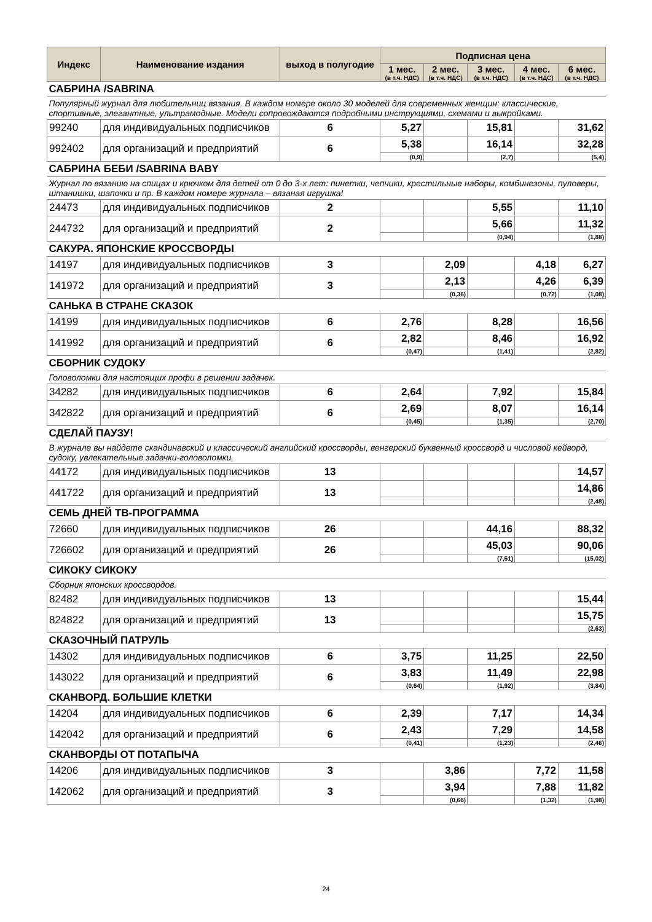| Индекс | Наименование издания | выход в полугодие | Подписная цена | | | | |
| --- | --- | --- | --- | --- | --- | --- | --- |
| | | | 1 мес. (в т.ч. НДС) | 2 мес. (в т.ч. НДС) | 3 мес. (в т.ч. НДС) | 4 мес. (в т.ч. НДС) | 6 мес. (в т.ч. НДС) |
| САБРИНА /SABRINA | | | | | | | |
| Популярный журнал для любительниц вязания. В каждом номере около 30 моделей для современных женщин: классические, спортивные, элегантные, ультрамодные. Модели сопровождаются подробными инструкциями, схемами и выкройками. | | | | | | | |
| 99240 | для индивидуальных подписчиков | 6 | 5,27 | | 15,81 | | 31,62 |
| 992402 | для организаций и предприятий | 6 | 5,38 | | 16,14 | | 32,28 |
| | | | (0,9) | | (2,7) | | (5,4) |
| САБРИНА БЕБИ /SABRINA BABY | | | | | | | |
| Журнал по вязанию на спицах и крючком для детей от 0 до 3-х лет: пинетки, чепчики, крестильные наборы, комбинезоны, пуловеры, штанишки, шапочки и пр. В каждом номере журнала – вязаная игрушка! | | | | | | | |
| 24473 | для индивидуальных подписчиков | 2 | | | 5,55 | | 11,10 |
| 244732 | для организаций и предприятий | 2 | | | 5,66 | | 11,32 |
| | | | | | (0,94) | | (1,88) |
| САКУРА. ЯПОНСКИЕ КРОССВОРДЫ | | | | | | | |
| 14197 | для индивидуальных подписчиков | 3 | | 2,09 | | 4,18 | 6,27 |
| 141972 | для организаций и предприятий | 3 | | 2,13 | | 4,26 | 6,39 |
| | | | | (0,36) | | (0,72) | (1,08) |
| САНЬКА В СТРАНЕ СКАЗОК | | | | | | | |
| 14199 | для индивидуальных подписчиков | 6 | 2,76 | | 8,28 | | 16,56 |
| 141992 | для организаций и предприятий | 6 | 2,82 | | 8,46 | | 16,92 |
| | | | (0,47) | | (1,41) | | (2,82) |
| СБОРНИК СУДОКУ | | | | | | | |
| Головоломки для настоящих профи в решении задачек. | | | | | | | |
| 34282 | для индивидуальных подписчиков | 6 | 2,64 | | 7,92 | | 15,84 |
| 342822 | для организаций и предприятий | 6 | 2,69 | | 8,07 | | 16,14 |
| | | | (0,45) | | (1,35) | | (2,70) |
| СДЕЛАЙ ПАУЗУ! | | | | | | | |
| В журнале вы найдете скандинавский и классический английский кроссворды, венгерский буквенный кроссворд и числовой кейворд, судоку, увлекательные задачки-головоломки. | | | | | | | |
| 44172 | для индивидуальных подписчиков | 13 | | | | | 14,57 |
| 441722 | для организаций и предприятий | 13 | | | | | 14,86 |
| | | | | | | | (2,48) |
| СЕМЬ ДНЕЙ ТВ-ПРОГРАММА | | | | | | | |
| 72660 | для индивидуальных подписчиков | 26 | | | 44,16 | | 88,32 |
| 726602 | для организаций и предприятий | 26 | | | 45,03 | | 90,06 |
| | | | | | (7,51) | | (15,02) |
| СИКОКУ СИКОКУ | | | | | | | |
| Сборник японских кроссвордов. | | | | | | | |
| 82482 | для индивидуальных подписчиков | 13 | | | | | 15,44 |
| 824822 | для организаций и предприятий | 13 | | | | | 15,75 |
| | | | | | | | (2,63) |
| СКАЗОЧНЫЙ ПАТРУЛЬ | | | | | | | |
| 14302 | для индивидуальных подписчиков | 6 | 3,75 | | 11,25 | | 22,50 |
| 143022 | для организаций и предприятий | 6 | 3,83 | | 11,49 | | 22,98 |
| | | | (0,64) | | (1,92) | | (3,84) |
| СКАНВОРД. БОЛЬШИЕ КЛЕТКИ | | | | | | | |
| 14204 | для индивидуальных подписчиков | 6 | 2,39 | | 7,17 | | 14,34 |
| 142042 | для организаций и предприятий | 6 | 2,43 | | 7,29 | | 14,58 |
| | | | (0,41) | | (1,23) | | (2,46) |
| СКАНВОРДЫ ОТ ПОТАПЫЧА | | | | | | | |
| 14206 | для индивидуальных подписчиков | 3 | | 3,86 | | 7,72 | 11,58 |
| 142062 | для организаций и предприятий | 3 | | 3,94 | | 7,88 | 11,82 |
| | | | | (0,66) | | (1,32) | (1,98) |
24